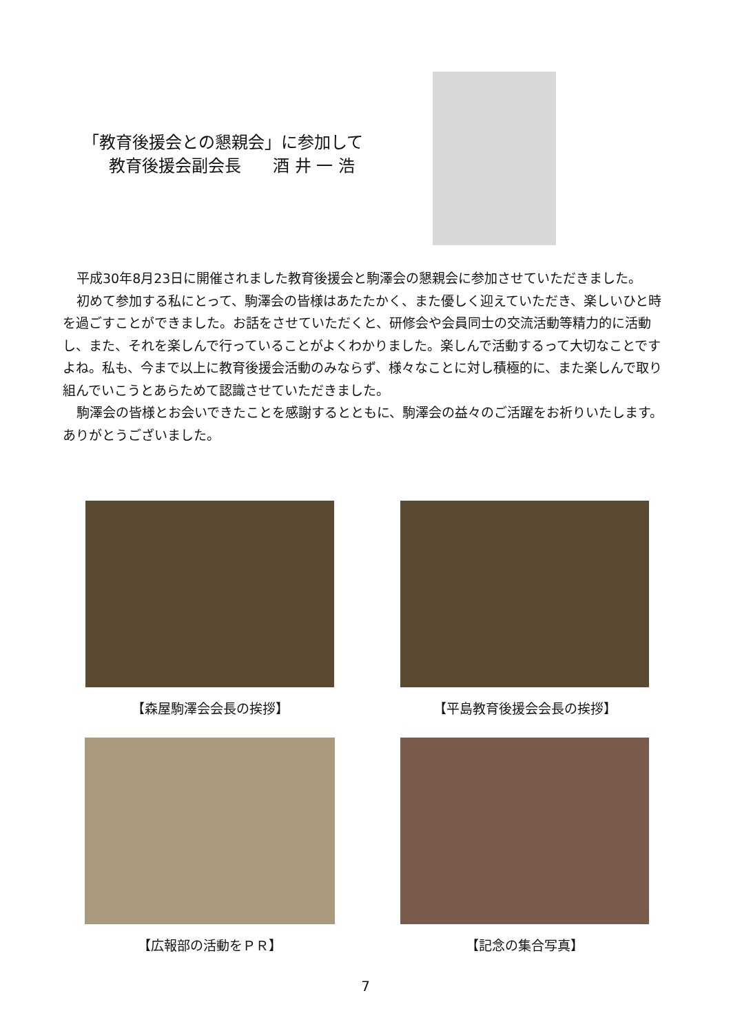「教育後援会との懇親会」に参加して
教育後援会副会長 酒 井 一 浩
平成30年8月23日に開催されました教育後援会と駒澤会の懇親会に参加させていただきました。
初めて参加する私にとって、駒澤会の皆様はあたたかく、また優しく迎えていただき、楽しいひと時を過ごすことができました。お話をさせていただくと、研修会や会員同士の交流活動等精力的に活動し、また、それを楽しんで行っていることがよくわかりました。楽しんで活動するって大切なことですよね。私も、今まで以上に教育後援会活動のみならず、様々なことに対し積極的に、また楽しんで取り組んでいこうとあらためて認識させていただきました。
駒澤会の皆様とお会いできたことを感謝するとともに、駒澤会の益々のご活躍をお祈りいたします。ありがとうございました。
【森屋駒澤会会長の挨拶】 【平島教育後援会会長の挨拶】
【広報部の活動をＰＲ】 【記念の集合写真】
7